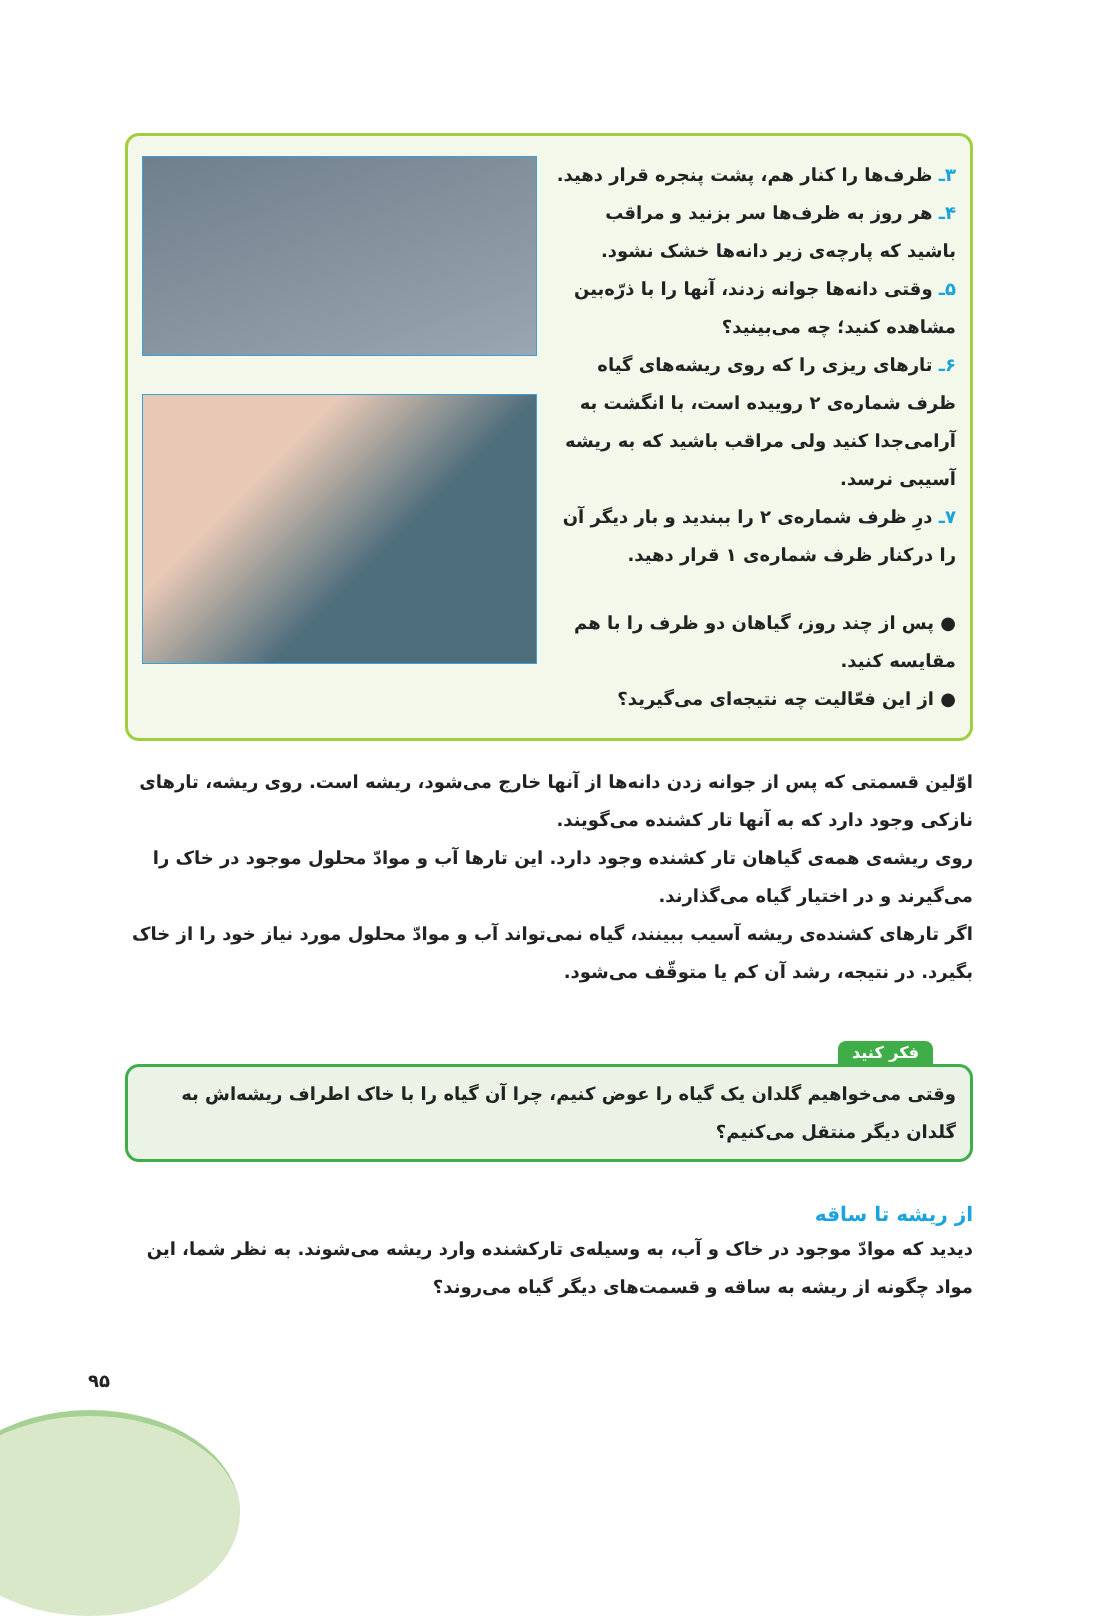۳ـ ظرف‌ها را کنار هم، پشت پنجره قرار دهید.
۴ـ هر روز به ظرف‌ها سر بزنید و مراقب باشید که پارچه‌ی زیر دانه‌ها خشک نشود.
۵ـ وقتی دانه‌ها جوانه زدند، آنها را با ذرّه‌بین مشاهده کنید؛ چه می‌بینید؟
۶ـ تارهای ریزی را که روی ریشه‌های گیاه ظرف شماره‌ی ۲ روییده است، با انگشت به آرامی‌جدا کنید ولی مراقب باشید که به ریشه آسیبی نرسد.
۷ـ درِ ظرف شماره‌ی ۲ را ببندید و بار دیگر آن را درکنار ظرف شماره‌ی ۱ قرار دهید.
● پس از چند روز، گیاهان دو ظرف را با هم مقایسه کنید.
● از این فعّالیت چه نتیجه‌ای می‌گیرید؟
اوّلین قسمتی که پس از جوانه زدن دانه‌ها از آنها خارج می‌شود، ریشه است. روی ریشه، تارهای نازکی وجود دارد که به آنها تار کشنده می‌گویند.
روی ریشه‌ی همه‌ی گیاهان تار کشنده وجود دارد. این تارها آب و موادّ محلول موجود در خاک را می‌گیرند و در اختیار گیاه می‌گذارند.
اگر تارهای کشنده‌ی ریشه آسیب ببینند، گیاه نمی‌تواند آب و موادّ محلول مورد نیاز خود را از خاک بگیرد. در نتیجه، رشد آن کم یا متوقّف می‌شود.
فکر کنید
وقتی می‌خواهیم گلدان یک گیاه را عوض کنیم، چرا آن گیاه را با خاک اطراف ریشه‌اش به گلدان دیگر منتقل می‌کنیم؟
از ریشه تا ساقه
دیدید که موادّ موجود در خاک و آب، به وسیله‌ی تارکشنده وارد ریشه می‌شوند. به نظر شما، این مواد چگونه از ریشه به ساقه و قسمت‌های دیگر گیاه می‌روند؟
۹۵